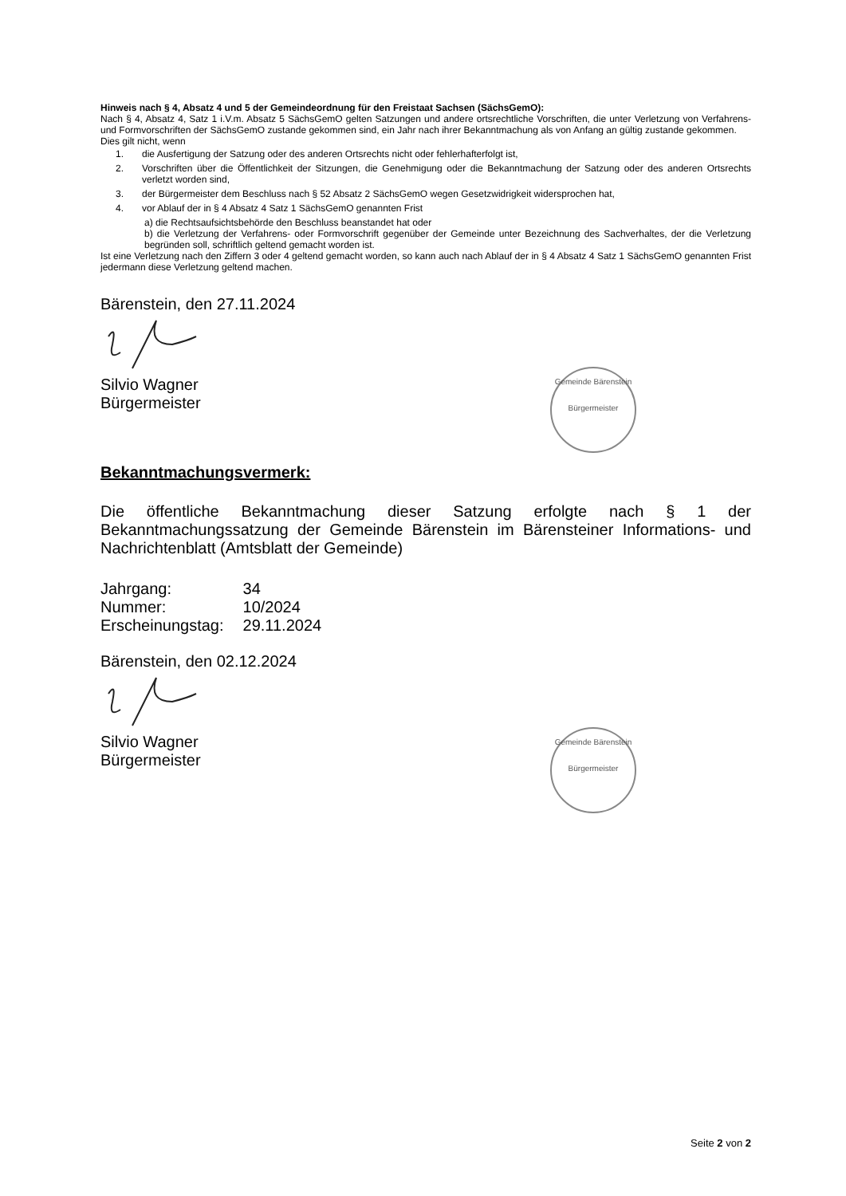Hinweis nach § 4, Absatz 4 und 5 der Gemeindeordnung für den Freistaat Sachsen (SächsGemO):
Nach § 4, Absatz 4, Satz 1 i.V.m. Absatz 5 SächsGemO gelten Satzungen und andere ortsrechtliche Vorschriften, die unter Verletzung von Verfahrens- und Formvorschriften der SächsGemO zustande gekommen sind, ein Jahr nach ihrer Bekanntmachung als von Anfang an gültig zustande gekommen.
Dies gilt nicht, wenn
1. die Ausfertigung der Satzung oder des anderen Ortsrechts nicht oder fehlerhafterfolgt ist,
2. Vorschriften über die Öffentlichkeit der Sitzungen, die Genehmigung oder die Bekanntmachung der Satzung oder des anderen Ortsrechts verletzt worden sind,
3. der Bürgermeister dem Beschluss nach § 52 Absatz 2 SächsGemO wegen Gesetzwidrigkeit widersprochen hat,
4. vor Ablauf der in § 4 Absatz 4 Satz 1 SächsGemO genannten Frist
a) die Rechtsaufsichtsbehörde den Beschluss beanstandet hat oder
b) die Verletzung der Verfahrens- oder Formvorschrift gegenüber der Gemeinde unter Bezeichnung des Sachverhaltes, der die Verletzung begründen soll, schriftlich geltend gemacht worden ist.
Ist eine Verletzung nach den Ziffern 3 oder 4 geltend gemacht worden, so kann auch nach Ablauf der in § 4 Absatz 4 Satz 1 SächsGemO genannten Frist jedermann diese Verletzung geltend machen.
Bärenstein, den 27.11.2024
Silvio Wagner
Bürgermeister
Bekanntmachungsvermerk:
Die öffentliche Bekanntmachung dieser Satzung erfolgte nach § 1 der Bekanntmachungssatzung der Gemeinde Bärenstein im Bärensteiner Informations- und Nachrichtenblatt (Amtsblatt der Gemeinde)
| Jahrgang: | 34 |
| Nummer: | 10/2024 |
| Erscheinungstag: | 29.11.2024 |
Bärenstein, den 02.12.2024
Silvio Wagner
Bürgermeister
Gemeinde Bärenstein
Bürgermeister
Gemeinde Bärenstein
Bürgermeister
Seite 2 von 2